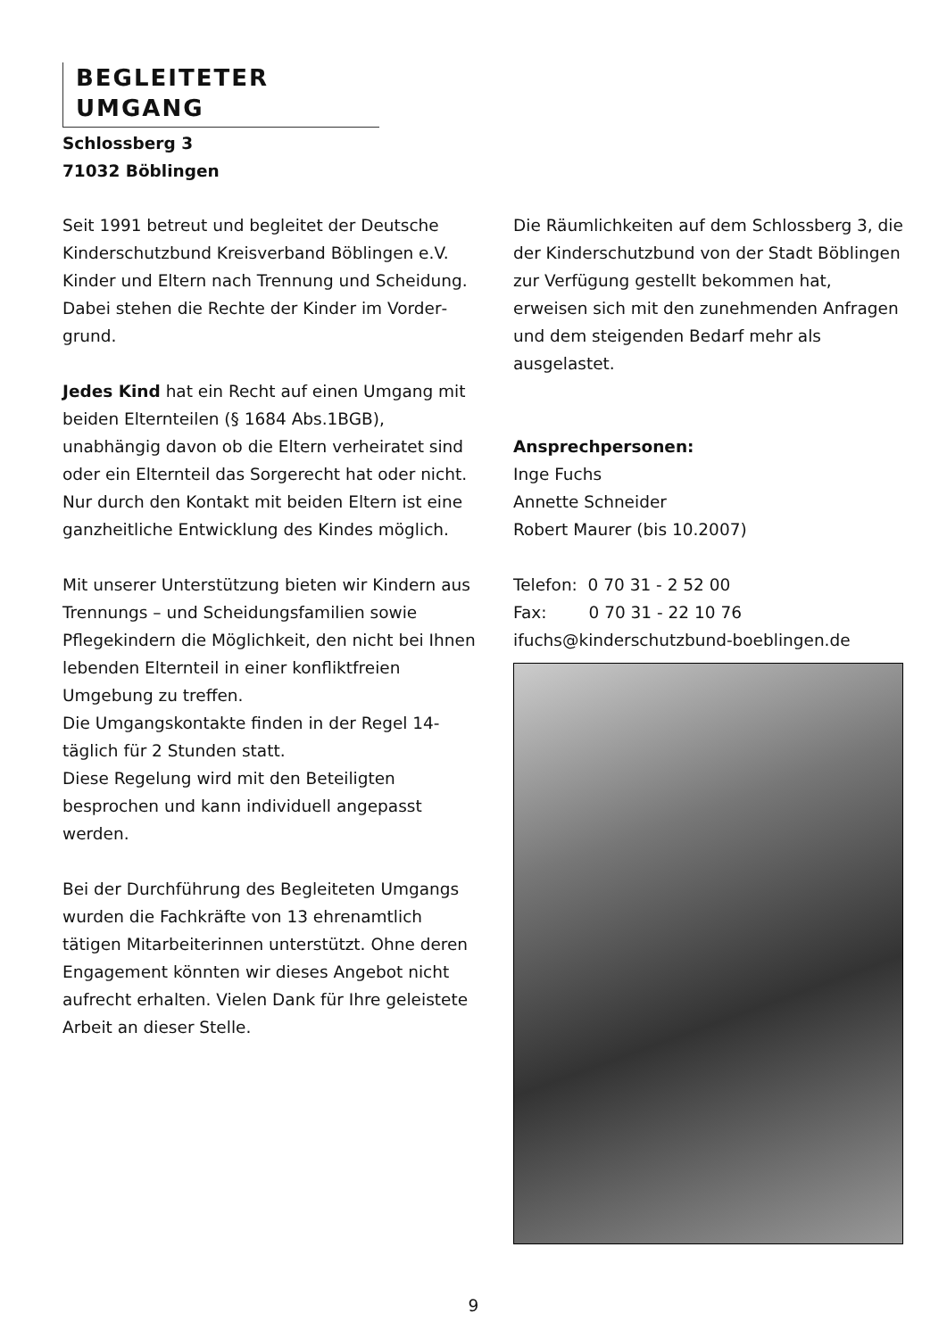BEGLEITETER UMGANG
Schlossberg 3
71032 Böblingen
Seit 1991 betreut und begleitet der Deutsche Kinderschutzbund Kreisverband Böblingen e.V. Kinder und Eltern nach Trennung und Scheidung.
Dabei stehen die Rechte der Kinder im Vorder­grund.
Jedes Kind hat ein Recht auf einen Umgang mit beiden Elternteilen (§ 1684 Abs.1BGB), unabhängig davon ob die Eltern verheiratet sind oder ein Elternteil das Sorgerecht hat oder nicht. Nur durch den Kontakt mit beiden Eltern ist eine ganzheitliche Entwicklung des Kindes möglich.
Mit unserer Unterstützung bieten wir Kindern aus Trennungs – und Scheidungsfamilien sowie Pflegekindern die Möglichkeit, den nicht bei Ihnen lebenden Elternteil in einer konfliktfreien Umgebung zu treffen.
Die Umgangskontakte finden in der Regel 14-täglich für 2 Stunden statt.
Diese Regelung wird mit den Beteiligten besprochen und kann individuell angepasst werden.
Bei der Durchführung des Begleiteten Um­gangs wurden die Fachkräfte von 13 ehren­amtlich tätigen Mitarbeiterinnen unterstützt. Ohne deren Engagement könnten wir dieses Angebot nicht aufrecht erhalten. Vielen Dank für Ihre geleistete Arbeit an dieser Stelle.
Die Räumlichkeiten auf dem Schlossberg 3, die der Kinderschutzbund von der Stadt Böblingen zur Verfügung gestellt bekommen hat, erweisen sich mit den zunehmenden Anfragen und dem steigenden Bedarf mehr als ausgelastet.
Ansprechpersonen:
Inge Fuchs
Annette Schneider
Robert Maurer (bis 10.2007)
Telefon: 0 70 31 - 2 52 00
Fax: 0 70 31 - 22 10 76
ifuchs@kinderschutzbund-boeblingen.de
9